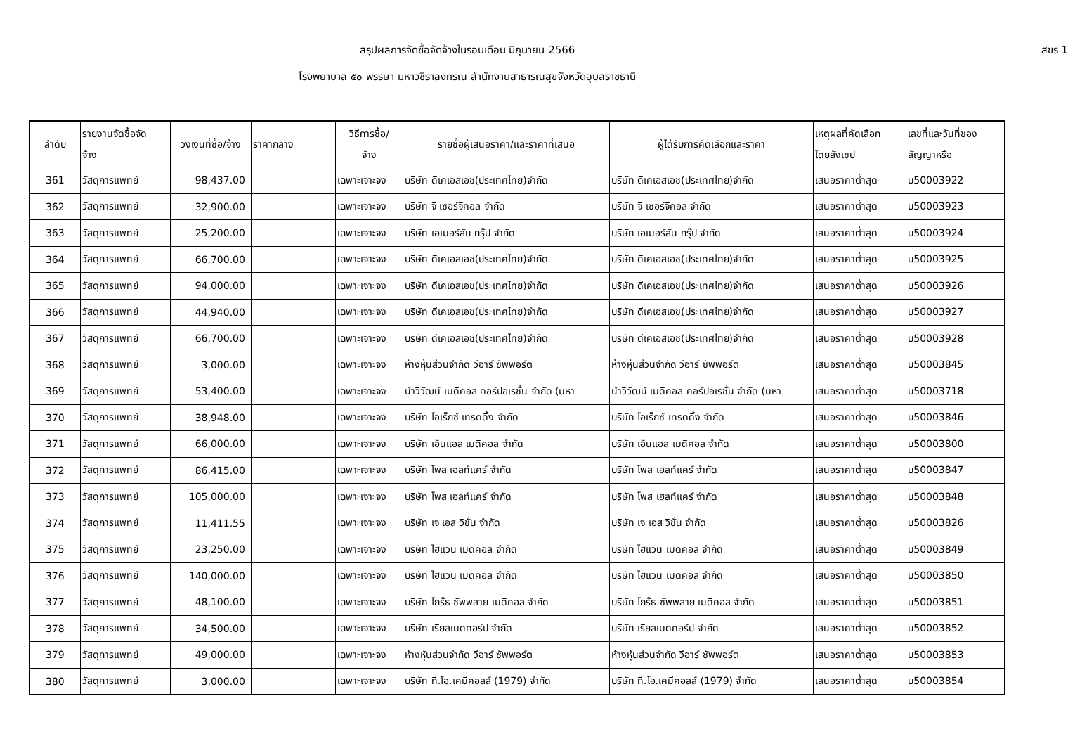สรุปผลการจัดซื้อจัดจ้างในรอบเดือน มิถุนายน 2566 สขร 1
โรงพยาบาล ๕๐ พรรษา มหาวชิราลงกรณ สำนักงานสาธารณสุขจังหวัดอุบลราชธานี
| ลำดับ | รายงานจัดซื้อจัด จ้าง | วงเงินที่ซื้อ/จ้าง | ราคากลาง | วิธีการซื้อ/ จ้าง | รายชื่อผู้เสนอราคา/และราคาที่เสนอ | ผู้ได้รับการคัดเลือกและราคา | เหตุผลที่คัดเลือก โดยสังเขป | เลขที่และวันที่ของ สัญญาหรือ |
| --- | --- | --- | --- | --- | --- | --- | --- | --- |
| 361 | วัสดุการแพทย์ | 98,437.00 | | เฉพาะเจาะจง | บริษัท ดีเคเอสเอช(ประเทศไทย)จำกัด | บริษัท ดีเคเอสเอช(ประเทศไทย)จำกัด | เสนอราคาต่ำสุด | บ50003922 |
| 362 | วัสดุการแพทย์ | 32,900.00 | | เฉพาะเจาะจง | บริษัท จี เซอร์จิคอล จำกัด | บริษัท จี เซอร์จิคอล จำกัด | เสนอราคาต่ำสุด | บ50003923 |
| 363 | วัสดุการแพทย์ | 25,200.00 | | เฉพาะเจาะจง | บริษัท เอเมอร์สัน กรุ๊ป จำกัด | บริษัท เอเมอร์สัน กรุ๊ป จำกัด | เสนอราคาต่ำสุด | บ50003924 |
| 364 | วัสดุการแพทย์ | 66,700.00 | | เฉพาะเจาะจง | บริษัท ดีเคเอสเอช(ประเทศไทย)จำกัด | บริษัท ดีเคเอสเอช(ประเทศไทย)จำกัด | เสนอราคาต่ำสุด | บ50003925 |
| 365 | วัสดุการแพทย์ | 94,000.00 | | เฉพาะเจาะจง | บริษัท ดีเคเอสเอช(ประเทศไทย)จำกัด | บริษัท ดีเคเอสเอช(ประเทศไทย)จำกัด | เสนอราคาต่ำสุด | บ50003926 |
| 366 | วัสดุการแพทย์ | 44,940.00 | | เฉพาะเจาะจง | บริษัท ดีเคเอสเอช(ประเทศไทย)จำกัด | บริษัท ดีเคเอสเอช(ประเทศไทย)จำกัด | เสนอราคาต่ำสุด | บ50003927 |
| 367 | วัสดุการแพทย์ | 66,700.00 | | เฉพาะเจาะจง | บริษัท ดีเคเอสเอช(ประเทศไทย)จำกัด | บริษัท ดีเคเอสเอช(ประเทศไทย)จำกัด | เสนอราคาต่ำสุด | บ50003928 |
| 368 | วัสดุการแพทย์ | 3,000.00 | | เฉพาะเจาะจง | ห้างหุ้นส่วนจำกัด วีอาร์ ซัพพอร์ต | ห้างหุ้นส่วนจำกัด วีอาร์ ซัพพอร์ต | เสนอราคาต่ำสุด | บ50003845 |
| 369 | วัสดุการแพทย์ | 53,400.00 | | เฉพาะเจาะจง | นำวิวัฒน์ เมดิคอล คอร์ปอเรชั่น จำกัด (มหา | นำวิวัฒน์ เมดิคอล คอร์ปอเรชั่น จำกัด (มหา | เสนอราคาต่ำสุด | บ50003718 |
| 370 | วัสดุการแพทย์ | 38,948.00 | | เฉพาะเจาะจง | บริษัท โอเร็กซ์ เทรดดิ้ง จำกัด | บริษัท โอเร็กซ์ เทรดดิ้ง จำกัด | เสนอราคาต่ำสุด | บ50003846 |
| 371 | วัสดุการแพทย์ | 66,000.00 | | เฉพาะเจาะจง | บริษัท เอ็นแอล เมดิคอล จำกัด | บริษัท เอ็นแอล เมดิคอล จำกัด | เสนอราคาต่ำสุด | บ50003800 |
| 372 | วัสดุการแพทย์ | 86,415.00 | | เฉพาะเจาะจง | บริษัท โพส เฮลท์แคร์ จำกัด | บริษัท โพส เฮลท์แคร์ จำกัด | เสนอราคาต่ำสุด | บ50003847 |
| 373 | วัสดุการแพทย์ | 105,000.00 | | เฉพาะเจาะจง | บริษัท โพส เฮลท์แคร์ จำกัด | บริษัท โพส เฮลท์แคร์ จำกัด | เสนอราคาต่ำสุด | บ50003848 |
| 374 | วัสดุการแพทย์ | 11,411.55 | | เฉพาะเจาะจง | บริษัท เจ เอส วิชั่น จำกัด | บริษัท เจ เอส วิชั่น จำกัด | เสนอราคาต่ำสุด | บ50003826 |
| 375 | วัสดุการแพทย์ | 23,250.00 | | เฉพาะเจาะจง | บริษัท ไฮแวน เมดิคอล จำกัด | บริษัท ไฮแวน เมดิคอล จำกัด | เสนอราคาต่ำสุด | บ50003849 |
| 376 | วัสดุการแพทย์ | 140,000.00 | | เฉพาะเจาะจง | บริษัท ไฮแวน เมดิคอล จำกัด | บริษัท ไฮแวน เมดิคอล จำกัด | เสนอราคาต่ำสุด | บ50003850 |
| 377 | วัสดุการแพทย์ | 48,100.00 | | เฉพาะเจาะจง | บริษัท โกร๊ธ ซัพพลาย เมดิคอล จำกัด | บริษัท โกร๊ธ ซัพพลาย เมดิคอล จำกัด | เสนอราคาต่ำสุด | บ50003851 |
| 378 | วัสดุการแพทย์ | 34,500.00 | | เฉพาะเจาะจง | บริษัท เรียลเมดคอร์ป จำกัด | บริษัท เรียลเมดคอร์ป จำกัด | เสนอราคาต่ำสุด | บ50003852 |
| 379 | วัสดุการแพทย์ | 49,000.00 | | เฉพาะเจาะจง | ห้างหุ้นส่วนจำกัด วีอาร์ ซัพพอร์ต | ห้างหุ้นส่วนจำกัด วีอาร์ ซัพพอร์ต | เสนอราคาต่ำสุด | บ50003853 |
| 380 | วัสดุการแพทย์ | 3,000.00 | | เฉพาะเจาะจง | บริษัท ที.โอ.เคมีคอลส์ (1979) จำกัด | บริษัท ที.โอ.เคมีคอลส์ (1979) จำกัด | เสนอราคาต่ำสุด | บ50003854 |